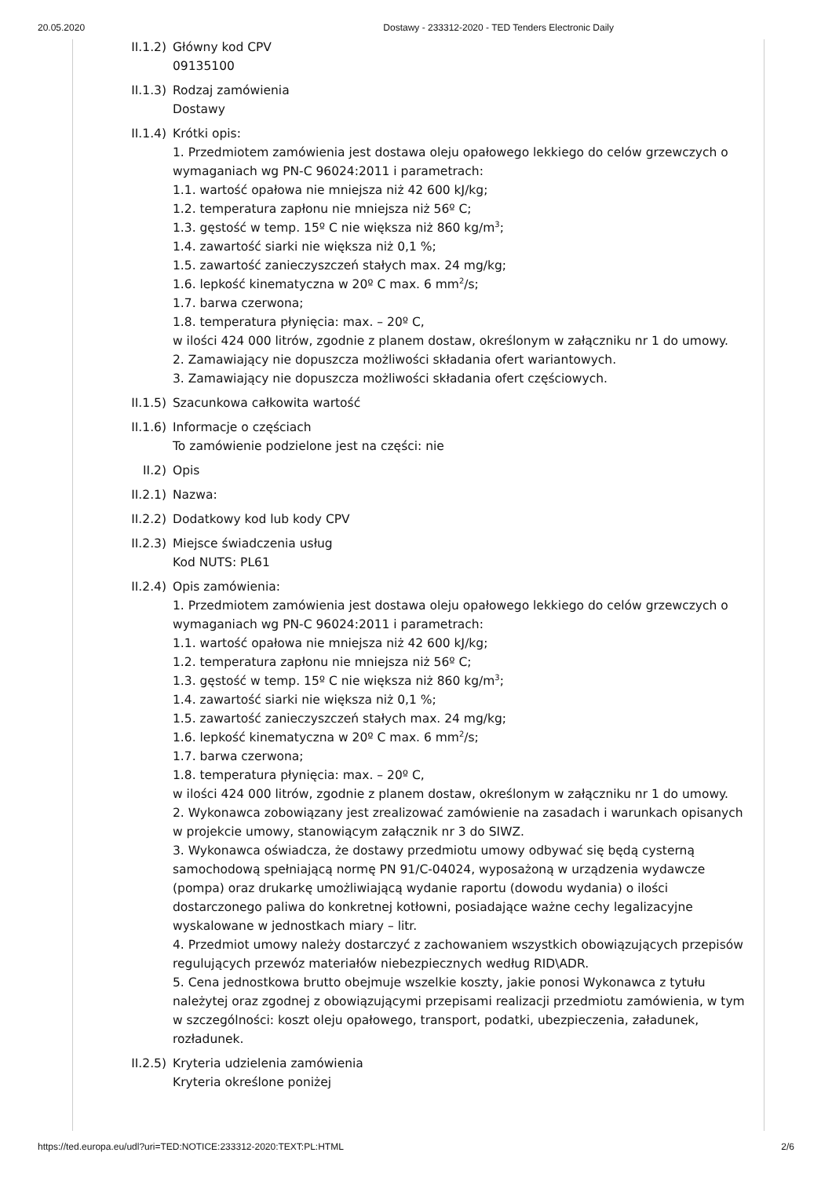20.05.2020 Dostawy - 233312-2020 - TED Tenders Electronic Daily
II.1.2)
Główny kod CPV
09135100
II.1.3)
Rodzaj zamówienia
Dostawy
II.1.4)
Krótki opis:
1. Przedmiotem zamówienia jest dostawa oleju opałowego lekkiego do celów grzewczych o wymaganiach wg PN-C 96024:2011 i parametrach:
1.1. wartość opałowa nie mniejsza niż 42 600 kJ/kg;
1.2. temperatura zapłonu nie mniejsza niż 56º C;
1.3. gęstość w temp. 15º C nie większa niż 860 kg/m<sup>3</sup>;
1.4. zawartość siarki nie większa niż 0,1 %;
1.5. zawartość zanieczyszczeń stałych max. 24 mg/kg;
1.6. lepkość kinematyczna w 20º C max. 6 mm<sup>2</sup>/s;
1.7. barwa czerwona;
1.8. temperatura płynięcia: max. – 20º C,
w ilości 424 000 litrów, zgodnie z planem dostaw, określonym w załączniku nr 1 do umowy.
2. Zamawiający nie dopuszcza możliwości składania ofert wariantowych.
3. Zamawiający nie dopuszcza możliwości składania ofert częściowych.
II.1.5)
Szacunkowa całkowita wartość
II.1.6)
Informacje o częściach
To zamówienie podzielone jest na części: nie
II.2) Opis
II.2.1)
Nazwa:
II.2.2)
Dodatkowy kod lub kody CPV
II.2.3)
Miejsce świadczenia usług
Kod NUTS: PL61
II.2.4)
Opis zamówienia:
1. Przedmiotem zamówienia jest dostawa oleju opałowego lekkiego do celów grzewczych o wymaganiach wg PN-C 96024:2011 i parametrach:
1.1. wartość opałowa nie mniejsza niż 42 600 kJ/kg;
1.2. temperatura zapłonu nie mniejsza niż 56º C;
1.3. gęstość w temp. 15º C nie większa niż 860 kg/m<sup>3</sup>;
1.4. zawartość siarki nie większa niż 0,1 %;
1.5. zawartość zanieczyszczeń stałych max. 24 mg/kg;
1.6. lepkość kinematyczna w 20º C max. 6 mm<sup>2</sup>/s;
1.7. barwa czerwona;
1.8. temperatura płynięcia: max. – 20º C,
w ilości 424 000 litrów, zgodnie z planem dostaw, określonym w załączniku nr 1 do umowy.
2. Wykonawca zobowiązany jest zrealizować zamówienie na zasadach i warunkach opisanych w projekcie umowy, stanowiącym załącznik nr 3 do SIWZ.
3. Wykonawca oświadcza, że dostawy przedmiotu umowy odbywać się będą cysterną samochodową spełniającą normę PN 91/C-04024, wyposażoną w urządzenia wydawcze (pompa) oraz drukarkę umożliwiającą wydanie raportu (dowodu wydania) o ilości dostarczonego paliwa do konkretnej kotłowni, posiadające ważne cechy legalizacyjne wyskalowane w jednostkach miary – litr.
4. Przedmiot umowy należy dostarczyć z zachowaniem wszystkich obowiązujących przepisów regulujących przewóz materiałów niebezpiecznych według RID\ADR.
5. Cena jednostkowa brutto obejmuje wszelkie koszty, jakie ponosi Wykonawca z tytułu należytej oraz zgodnej z obowiązującymi przepisami realizacji przedmiotu zamówienia, w tym w szczególności: koszt oleju opałowego, transport, podatki, ubezpieczenia, załadunek, rozładunek.
II.2.5)
Kryteria udzielenia zamówienia
Kryteria określone poniżej
https://ted.europa.eu/udl?uri=TED:NOTICE:233312-2020:TEXT:PL:HTML 2/6